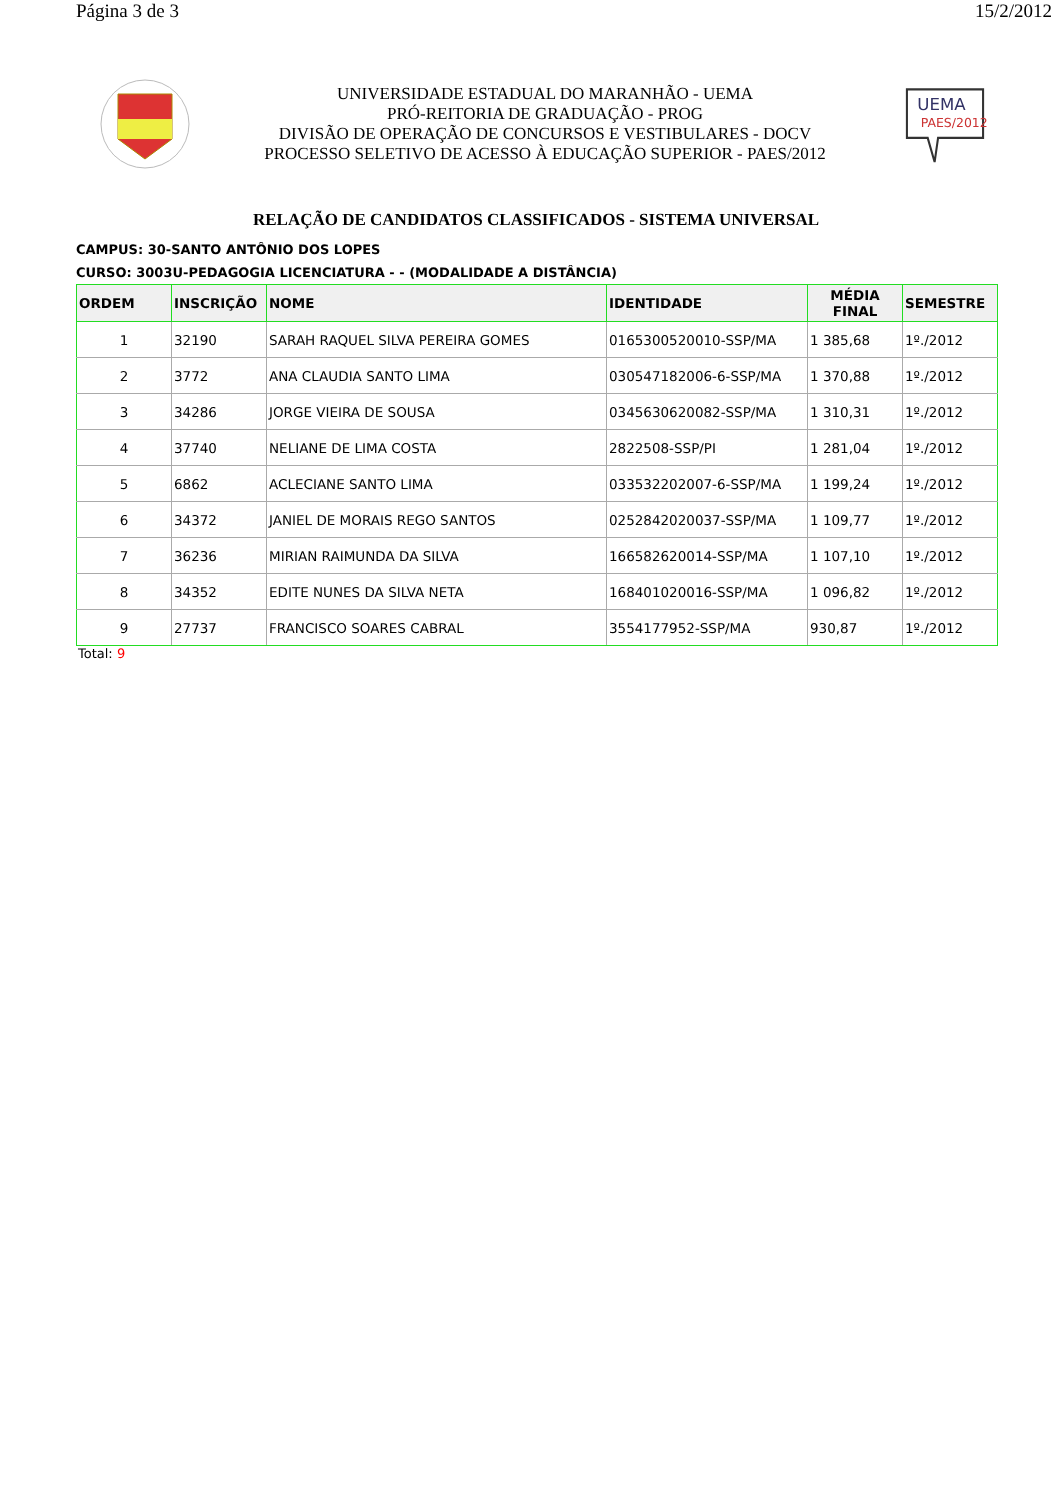Página 3 de 3 15/2/2012
UNIVERSIDADE ESTADUAL DO MARANHÃO - UEMA
PRÓ-REITORIA DE GRADUAÇÃO - PROG
DIVISÃO DE OPERAÇÃO DE CONCURSOS E VESTIBULARES - DOCV
PROCESSO SELETIVO DE ACESSO À EDUCAÇÃO SUPERIOR - PAES/2012
UEMA
PAES/2012
RELAÇÃO DE CANDIDATOS CLASSIFICADOS - SISTEMA UNIVERSAL
CAMPUS: 30-SANTO ANTÔNIO DOS LOPES
CURSO: 3003U-PEDAGOGIA LICENCIATURA - - (MODALIDADE A DISTÂNCIA)
| ORDEM | INSCRIÇÃO | NOME | IDENTIDADE | MÉDIA FINAL | SEMESTRE |
| --- | --- | --- | --- | --- | --- |
| 1 | 32190 | SARAH RAQUEL SILVA PEREIRA GOMES | 0165300520010-SSP/MA | 1 385,68 | 1º./2012 |
| 2 | 3772 | ANA CLAUDIA SANTO LIMA | 030547182006-6-SSP/MA | 1 370,88 | 1º./2012 |
| 3 | 34286 | JORGE VIEIRA DE SOUSA | 0345630620082-SSP/MA | 1 310,31 | 1º./2012 |
| 4 | 37740 | NELIANE DE LIMA COSTA | 2822508-SSP/PI | 1 281,04 | 1º./2012 |
| 5 | 6862 | ACLECIANE SANTO LIMA | 033532202007-6-SSP/MA | 1 199,24 | 1º./2012 |
| 6 | 34372 | JANIEL DE MORAIS REGO SANTOS | 0252842020037-SSP/MA | 1 109,77 | 1º./2012 |
| 7 | 36236 | MIRIAN RAIMUNDA DA SILVA | 166582620014-SSP/MA | 1 107,10 | 1º./2012 |
| 8 | 34352 | EDITE NUNES DA SILVA NETA | 168401020016-SSP/MA | 1 096,82 | 1º./2012 |
| 9 | 27737 | FRANCISCO SOARES CABRAL | 3554177952-SSP/MA | 930,87 | 1º./2012 |
Total: 9